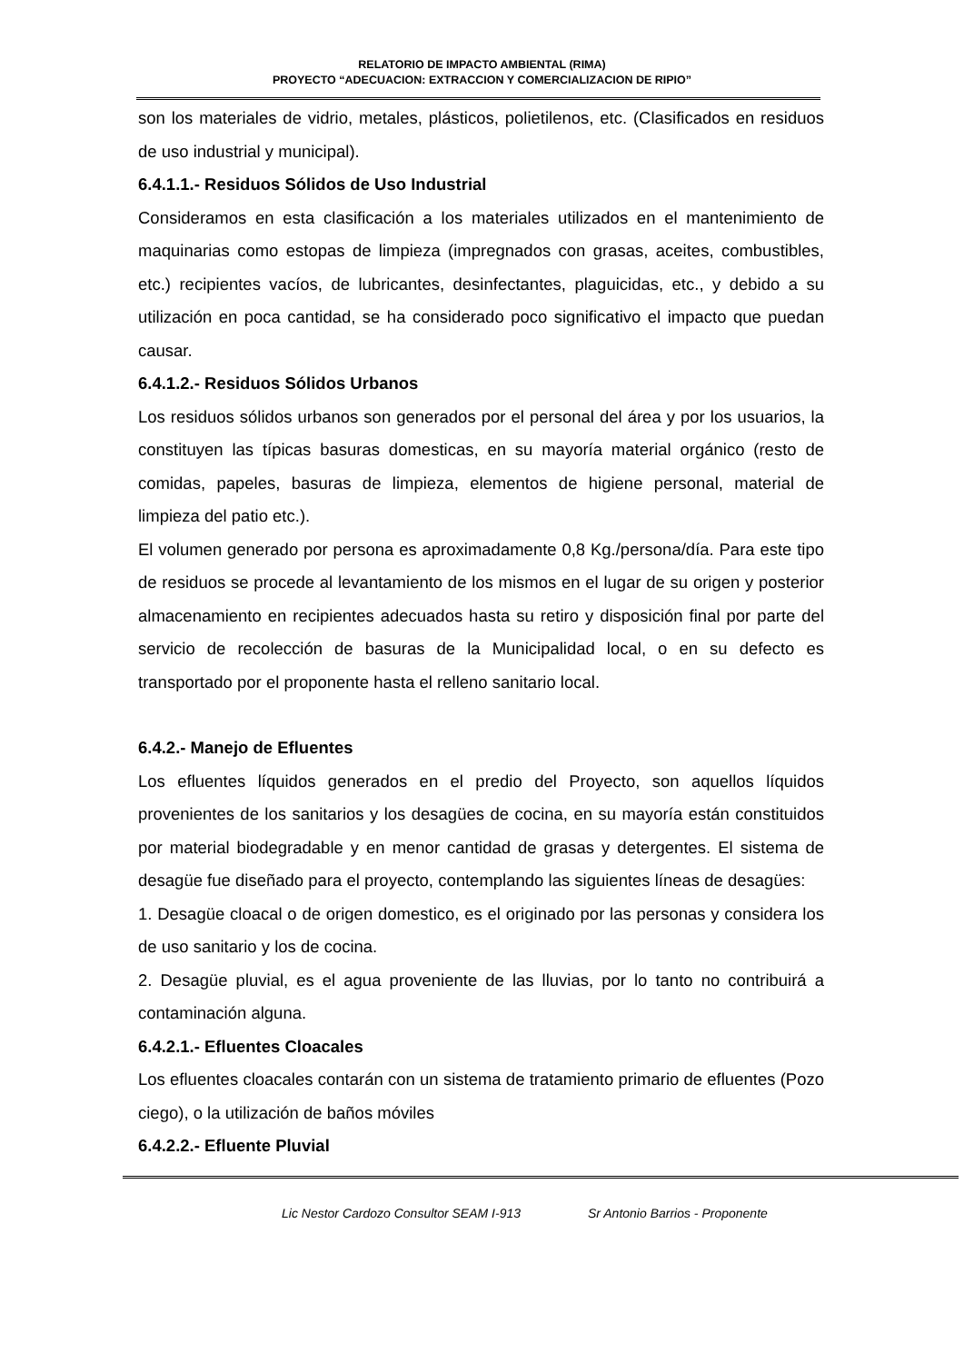RELATORIO DE IMPACTO AMBIENTAL (RIMA)
PROYECTO “ADECUACION: EXTRACCION Y COMERCIALIZACION DE RIPIO”
son los materiales de vidrio, metales, plásticos, polietilenos, etc. (Clasificados en residuos de uso industrial y municipal).
6.4.1.1.- Residuos Sólidos de Uso Industrial
Consideramos en esta clasificación a los materiales utilizados en el mantenimiento de maquinarias como estopas de limpieza (impregnados con grasas, aceites, combustibles, etc.) recipientes vacíos, de lubricantes, desinfectantes, plaguicidas, etc., y debido a su utilización en poca cantidad, se ha considerado poco significativo el impacto que puedan causar.
6.4.1.2.- Residuos Sólidos Urbanos
Los residuos sólidos urbanos son generados por el personal del área y por los usuarios, la constituyen las típicas basuras domesticas, en su mayoría material orgánico (resto de comidas, papeles, basuras de limpieza, elementos de higiene personal, material de limpieza del patio etc.).
El volumen generado por persona es aproximadamente 0,8 Kg./persona/día. Para este tipo de residuos se procede al levantamiento de los mismos en el lugar de su origen y posterior almacenamiento en recipientes adecuados hasta su retiro y disposición final por parte del servicio de recolección de basuras de la Municipalidad local, o en su defecto es transportado por el proponente hasta el relleno sanitario local.
6.4.2.- Manejo de Efluentes
Los efluentes líquidos generados en el predio del Proyecto, son aquellos líquidos provenientes de los sanitarios y los desagües de cocina, en su mayoría están constituidos por material biodegradable y en menor cantidad de grasas y detergentes. El sistema de desagüe fue diseñado para el proyecto, contemplando las siguientes líneas de desagües:
1. Desagüe cloacal o de origen domestico, es el originado por las personas y considera los de uso sanitario y los de cocina.
2. Desagüe pluvial, es el agua proveniente de las lluvias, por lo tanto no contribuirá a contaminación alguna.
6.4.2.1.- Efluentes Cloacales
Los efluentes cloacales contarán con un sistema de tratamiento primario de efluentes (Pozo ciego), o la utilización de baños móviles
6.4.2.2.- Efluente Pluvial
Lic Nestor Cardozo Consultor SEAM I-913 Sr Antonio Barrios - Proponente